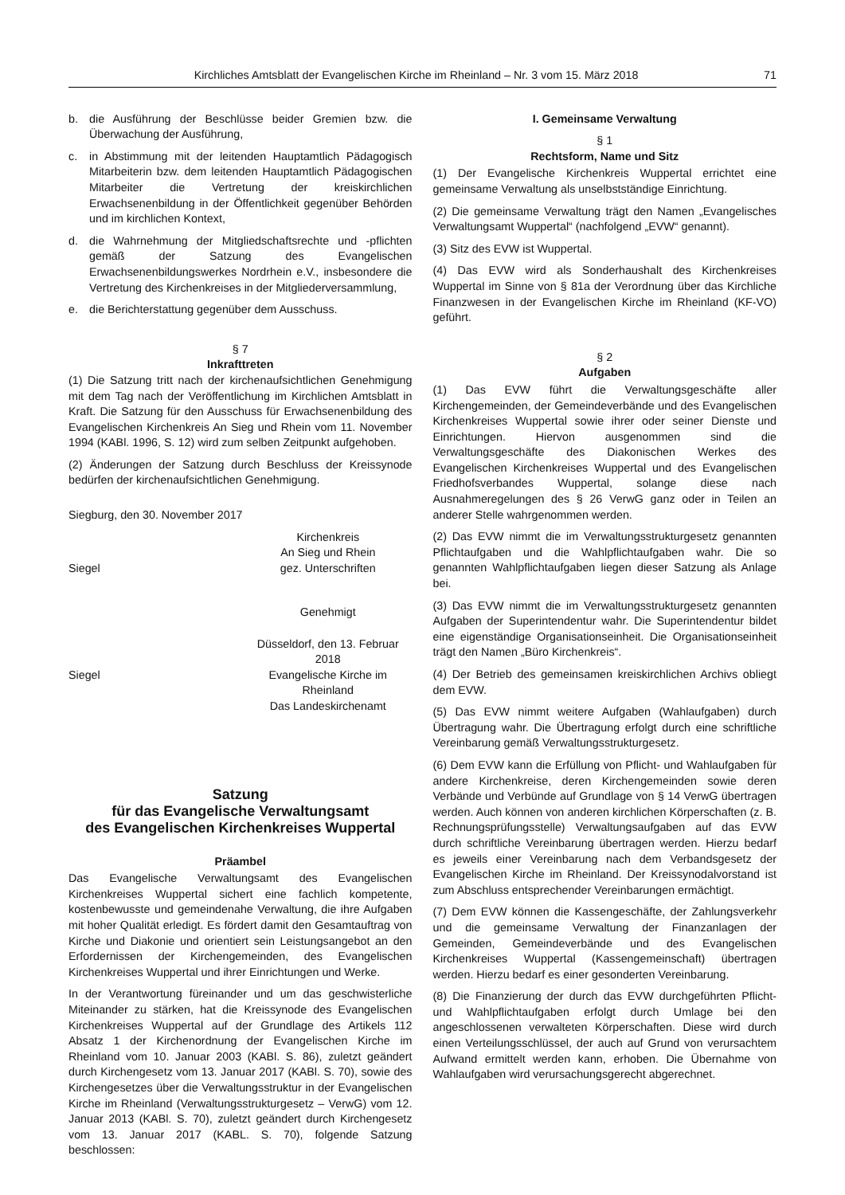Kirchliches Amtsblatt der Evangelischen Kirche im Rheinland – Nr. 3 vom 15. März 2018
71
b. die Ausführung der Beschlüsse beider Gremien bzw. die Überwachung der Ausführung,
c. in Abstimmung mit der leitenden Hauptamtlich Pädagogisch Mitarbeiterin bzw. dem leitenden Hauptamtlich Pädagogischen Mitarbeiter die Vertretung der kreiskirchlichen Erwachsenenbildung in der Öffentlichkeit gegenüber Behörden und im kirchlichen Kontext,
d. die Wahrnehmung der Mitgliedschaftsrechte und -pflichten gemäß der Satzung des Evangelischen Erwachsenenbildungswerkes Nordrhein e.V., insbesondere die Vertretung des Kirchenkreises in der Mitgliederversammlung,
e. die Berichterstattung gegenüber dem Ausschuss.
§ 7
Inkrafttreten
(1) Die Satzung tritt nach der kirchenaufsichtlichen Genehmigung mit dem Tag nach der Veröffentlichung im Kirchlichen Amtsblatt in Kraft. Die Satzung für den Ausschuss für Erwachsenenbildung des Evangelischen Kirchenkreis An Sieg und Rhein vom 11. November 1994 (KABl. 1996, S. 12) wird zum selben Zeitpunkt aufgehoben.
(2) Änderungen der Satzung durch Beschluss der Kreissynode bedürfen der kirchenaufsichtlichen Genehmigung.
Siegburg, den 30. November 2017
Kirchenkreis
An Sieg und Rhein
Siegel gez. Unterschriften
Genehmigt
Düsseldorf, den 13. Februar 2018
Siegel Evangelische Kirche im Rheinland
Das Landeskirchenamt
Satzung
für das Evangelische Verwaltungsamt
des Evangelischen Kirchenkreises Wuppertal
Präambel
Das Evangelische Verwaltungsamt des Evangelischen Kirchenkreises Wuppertal sichert eine fachlich kompetente, kostenbewusste und gemeindenahe Verwaltung, die ihre Aufgaben mit hoher Qualität erledigt. Es fördert damit den Gesamtauftrag von Kirche und Diakonie und orientiert sein Leistungsangebot an den Erfordernissen der Kirchengemeinden, des Evangelischen Kirchenkreises Wuppertal und ihrer Einrichtungen und Werke.
In der Verantwortung füreinander und um das geschwisterliche Miteinander zu stärken, hat die Kreissynode des Evangelischen Kirchenkreises Wuppertal auf der Grundlage des Artikels 112 Absatz 1 der Kirchenordnung der Evangelischen Kirche im Rheinland vom 10. Januar 2003 (KABl. S. 86), zuletzt geändert durch Kirchengesetz vom 13. Januar 2017 (KABl. S. 70), sowie des Kirchengesetzes über die Verwaltungsstruktur in der Evangelischen Kirche im Rheinland (Verwaltungsstrukturgesetz – VerwG) vom 12. Januar 2013 (KABl. S. 70), zuletzt geändert durch Kirchengesetz vom 13. Januar 2017 (KABL. S. 70), folgende Satzung beschlossen:
I. Gemeinsame Verwaltung
§ 1
Rechtsform, Name und Sitz
(1) Der Evangelische Kirchenkreis Wuppertal errichtet eine gemeinsame Verwaltung als unselbstständige Einrichtung.
(2) Die gemeinsame Verwaltung trägt den Namen „Evangelisches Verwaltungsamt Wuppertal“ (nachfolgend „EVW“ genannt).
(3) Sitz des EVW ist Wuppertal.
(4) Das EVW wird als Sonderhaushalt des Kirchenkreises Wuppertal im Sinne von § 81a der Verordnung über das Kirchliche Finanzwesen in der Evangelischen Kirche im Rheinland (KF-VO) geführt.
§ 2
Aufgaben
(1) Das EVW führt die Verwaltungsgeschäfte aller Kirchengemeinden, der Gemeindeverbände und des Evangelischen Kirchenkreises Wuppertal sowie ihrer oder seiner Dienste und Einrichtungen. Hiervon ausgenommen sind die Verwaltungsgeschäfte des Diakonischen Werkes des Evangelischen Kirchenkreises Wuppertal und des Evangelischen Friedhofsverbandes Wuppertal, solange diese nach Ausnahmeregelungen des § 26 VerwG ganz oder in Teilen an anderer Stelle wahrgenommen werden.
(2) Das EVW nimmt die im Verwaltungsstrukturgesetz genannten Pflichtaufgaben und die Wahlpflichtaufgaben wahr. Die so genannten Wahlpflichtaufgaben liegen dieser Satzung als Anlage bei.
(3) Das EVW nimmt die im Verwaltungsstrukturgesetz genannten Aufgaben der Superintendentur wahr. Die Superintendentur bildet eine eigenständige Organisationseinheit. Die Organisationseinheit trägt den Namen „Büro Kirchenkreis“.
(4) Der Betrieb des gemeinsamen kreiskirchlichen Archivs obliegt dem EVW.
(5) Das EVW nimmt weitere Aufgaben (Wahlaufgaben) durch Übertragung wahr. Die Übertragung erfolgt durch eine schriftliche Vereinbarung gemäß Verwaltungsstrukturgesetz.
(6) Dem EVW kann die Erfüllung von Pflicht- und Wahlaufgaben für andere Kirchenkreise, deren Kirchengemeinden sowie deren Verbände und Verbünde auf Grundlage von § 14 VerwG übertragen werden. Auch können von anderen kirchlichen Körperschaften (z. B. Rechnungsprüfungsstelle) Verwaltungsaufgaben auf das EVW durch schriftliche Vereinbarung übertragen werden. Hierzu bedarf es jeweils einer Vereinbarung nach dem Verbandsgesetz der Evangelischen Kirche im Rheinland. Der Kreissynodalvorstand ist zum Abschluss entsprechender Vereinbarungen ermächtigt.
(7) Dem EVW können die Kassengeschäfte, der Zahlungsverkehr und die gemeinsame Verwaltung der Finanzanlagen der Gemeinden, Gemeindeverbände und des Evangelischen Kirchenkreises Wuppertal (Kassengemeinschaft) übertragen werden. Hierzu bedarf es einer gesonderten Vereinbarung.
(8) Die Finanzierung der durch das EVW durchgeführten Pflicht- und Wahlpflichtaufgaben erfolgt durch Umlage bei den angeschlossenen verwalteten Körperschaften. Diese wird durch einen Verteilungsschlüssel, der auch auf Grund von verursachtem Aufwand ermittelt werden kann, erhoben. Die Übernahme von Wahlaufgaben wird verursachungsgerecht abgerechnet.